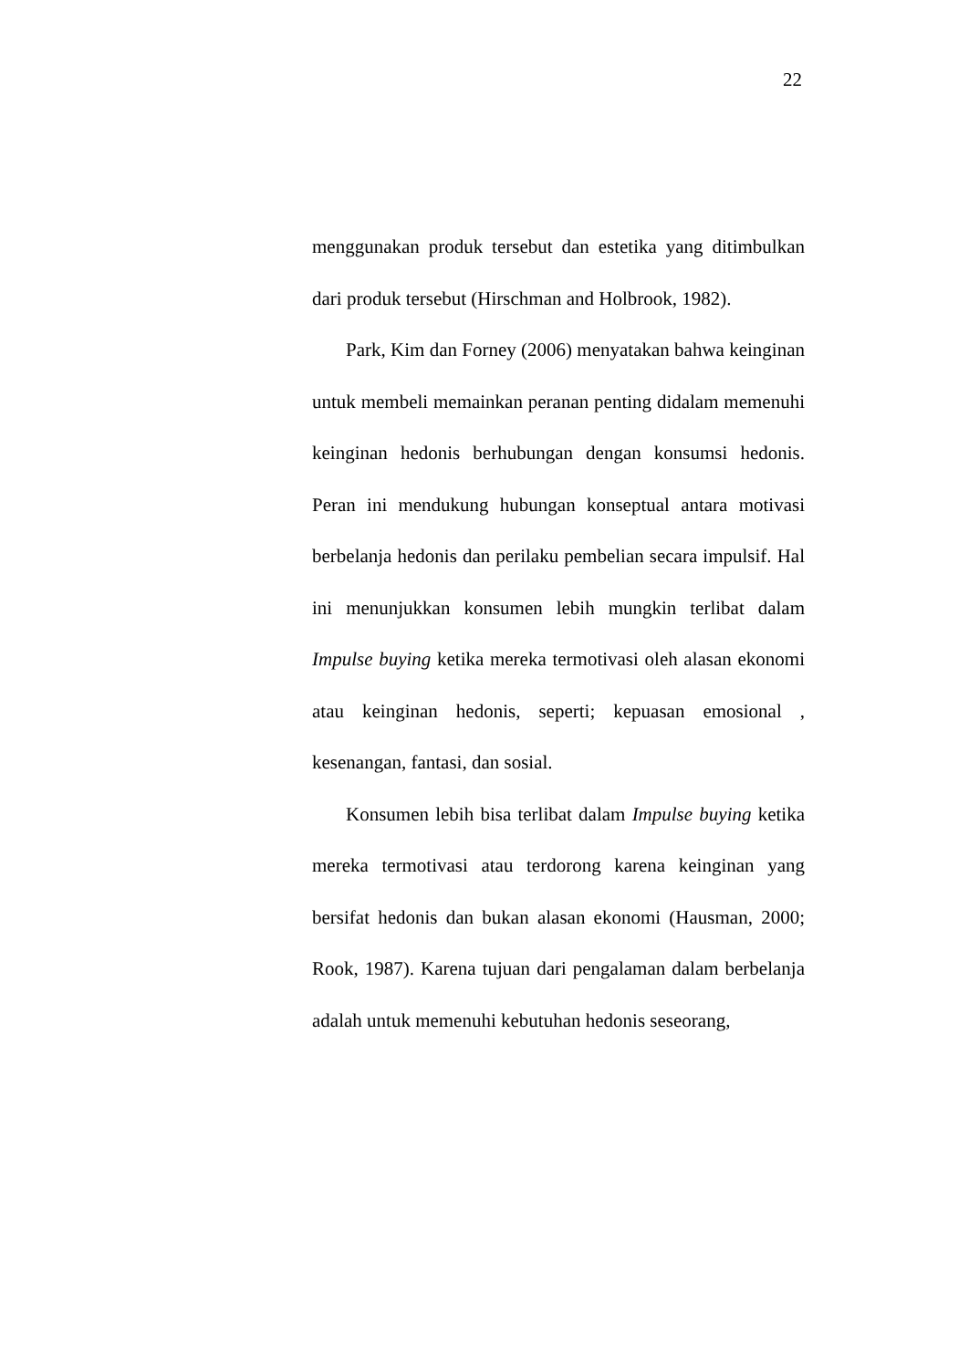22
menggunakan produk tersebut dan estetika yang ditimbulkan dari produk tersebut (Hirschman and Holbrook, 1982).
Park, Kim dan Forney (2006) menyatakan bahwa keinginan untuk membeli memainkan peranan penting didalam memenuhi keinginan hedonis berhubungan dengan konsumsi hedonis. Peran ini mendukung hubungan konseptual antara motivasi berbelanja hedonis dan perilaku pembelian secara impulsif. Hal ini menunjukkan konsumen lebih mungkin terlibat dalam Impulse buying ketika mereka termotivasi oleh alasan ekonomi atau keinginan hedonis, seperti; kepuasan emosional , kesenangan, fantasi, dan sosial.
Konsumen lebih bisa terlibat dalam Impulse buying ketika mereka termotivasi atau terdorong karena keinginan yang bersifat hedonis dan bukan alasan ekonomi (Hausman, 2000; Rook, 1987). Karena tujuan dari pengalaman dalam berbelanja adalah untuk memenuhi kebutuhan hedonis seseorang,